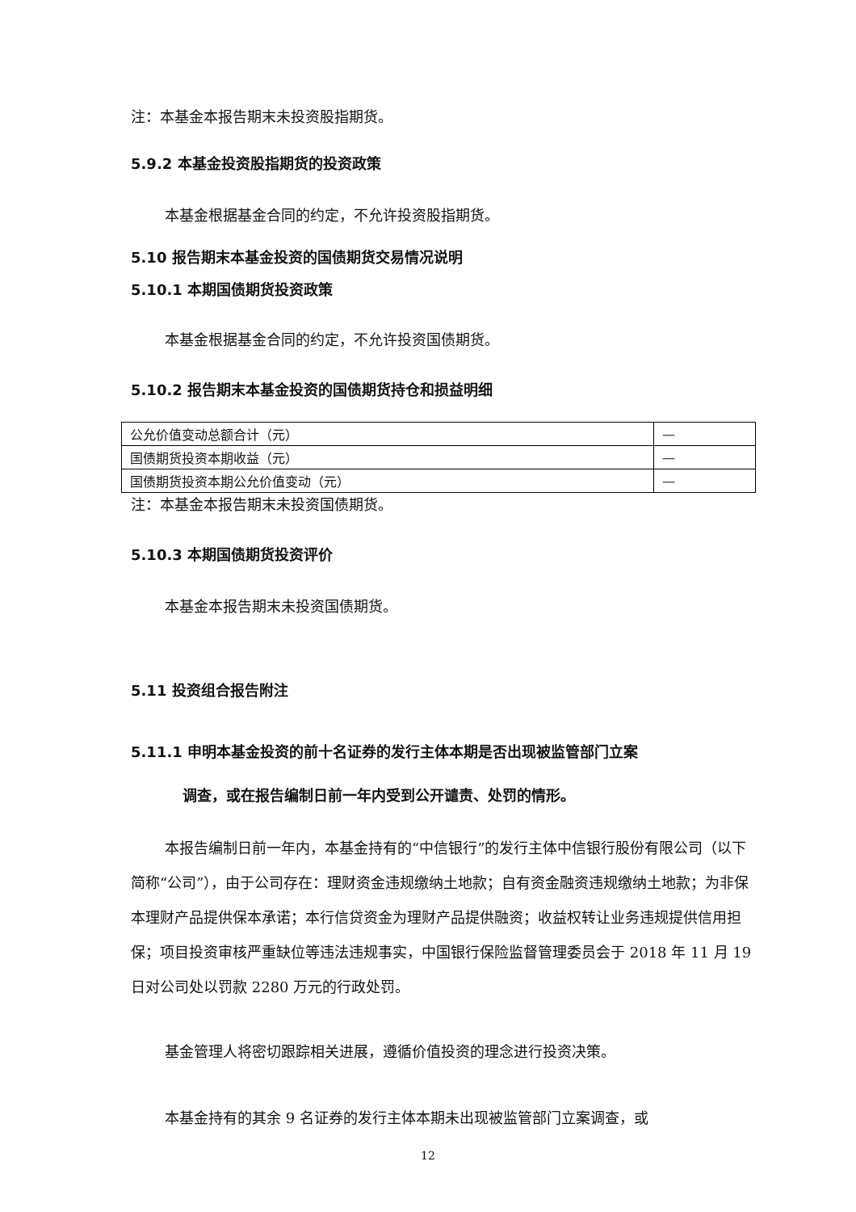注：本基金本报告期末未投资股指期货。
5.9.2 本基金投资股指期货的投资政策
本基金根据基金合同的约定，不允许投资股指期货。
5.10 报告期末本基金投资的国债期货交易情况说明
5.10.1 本期国债期货投资政策
本基金根据基金合同的约定，不允许投资国债期货。
5.10.2 报告期末本基金投资的国债期货持仓和损益明细
| 公允价值变动总额合计（元） | — |
| 国债期货投资本期收益（元） | — |
| 国债期货投资本期公允价值变动（元） | — |
注：本基金本报告期末未投资国债期货。
5.10.3 本期国债期货投资评价
本基金本报告期末未投资国债期货。
5.11 投资组合报告附注
5.11.1 申明本基金投资的前十名证券的发行主体本期是否出现被监管部门立案
调查，或在报告编制日前一年内受到公开谴责、处罚的情形。
本报告编制日前一年内，本基金持有的“中信银行”的发行主体中信银行股份有限公司（以下简称“公司”），由于公司存在：理财资金违规缴纳土地款；自有资金融资违规缴纳土地款；为非保本理财产品提供保本承诺；本行信贷资金为理财产品提供融资；收益权转让业务违规提供信用担保；项目投资审核严重缺位等违法违规事实，中国银行保险监督管理委员会于 2018 年 11 月 19 日对公司处以罚款 2280 万元的行政处罚。
基金管理人将密切跟踪相关进展，遵循价值投资的理念进行投资决策。
本基金持有的其余 9 名证券的发行主体本期未出现被监管部门立案调查，或
12